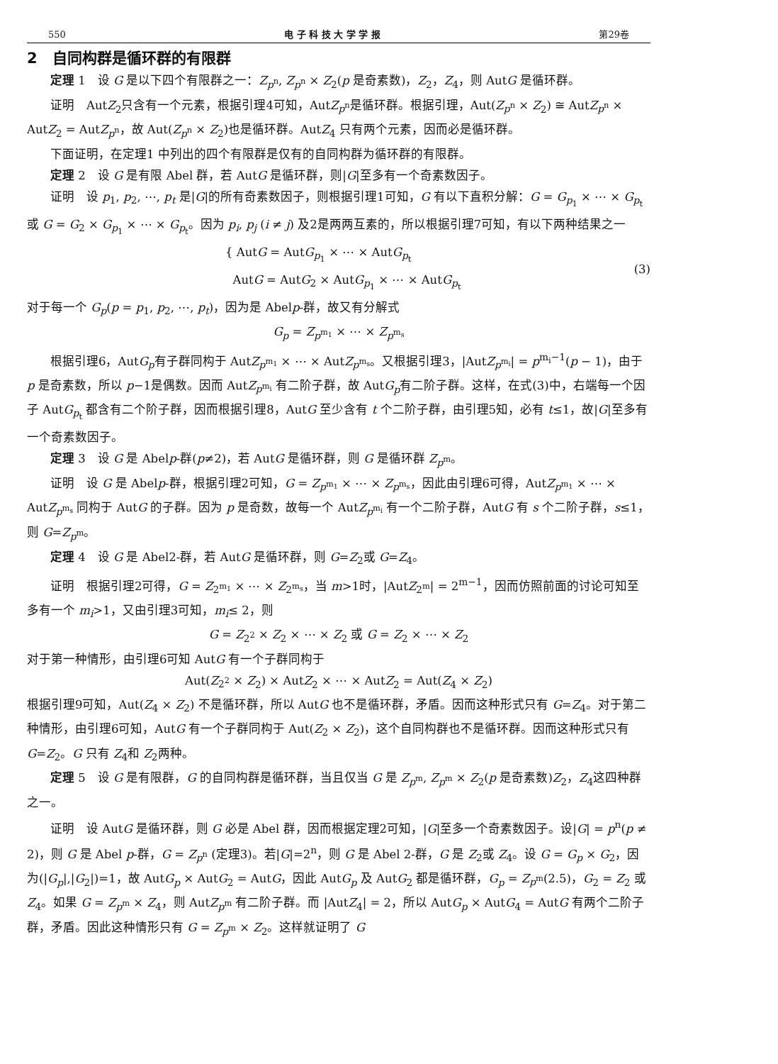550 电 子 科 技 大 学 学 报 第29卷
2　自同构群是循环群的有限群
定理 1　设 G 是以下四个有限群之一：Z<sub>p<sup>n</sup></sub>, Z<sub>p<sup>n</sup></sub> × Z<sub>2</sub>(p 是奇素数)，Z<sub>2</sub>，Z<sub>4</sub>，则 AutG 是循环群。
证明　AutZ<sub>2</sub>只含有一个元素，根据引理4可知，AutZ<sub>p<sup>n</sup></sub>是循环群。根据引理，Aut(Z<sub>p<sup>n</sup></sub> × Z<sub>2</sub>) ≅ AutZ<sub>p<sup>n</sup></sub> × AutZ<sub>2</sub> = AutZ<sub>p<sup>n</sup></sub>，故 Aut(Z<sub>p<sup>n</sup></sub> × Z<sub>2</sub>)也是循环群。AutZ<sub>4</sub> 只有两个元素，因而必是循环群。
下面证明，在定理1 中列出的四个有限群是仅有的自同构群为循环群的有限群。
定理 2　设 G 是有限 Abel 群，若 AutG 是循环群，则|G|至多有一个奇素数因子。
证明　设 p<sub>1</sub>, p<sub>2</sub>, ⋯, p<sub>t</sub> 是|G|的所有奇素数因子，则根据引理1可知，G 有以下直积分解：G = G<sub>p<sub>1</sub></sub> × ⋯ × G<sub>p<sub>t</sub></sub> 或 G = G<sub>2</sub> × G<sub>p<sub>1</sub></sub> × ⋯ × G<sub>p<sub>t</sub></sub>。因为 p<sub>i</sub>, p<sub>j</sub> (i ≠ j) 及2是两两互素的，所以根据引理7可知，有以下两种结果之一
{ AutG = AutG<sub>p<sub>1</sub></sub> × ⋯ × AutG<sub>p<sub>t</sub></sub>
AutG = AutG<sub>2</sub> × AutG<sub>p<sub>1</sub></sub> × ⋯ × AutG<sub>p<sub>t</sub></sub>
(3)
对于每一个 G<sub>p</sub>(p = p<sub>1</sub>, p<sub>2</sub>, ⋯, p<sub>t</sub>)，因为是 Abelp-群，故又有分解式
G<sub>p</sub> = Z<sub>p<sup>m<sub>1</sub></sup></sub> × ⋯ × Z<sub>p<sup>m<sub>s</sub></sup></sub>
根据引理6，AutG<sub>p</sub>有子群同构于 AutZ<sub>p<sup>m<sub>1</sub></sup></sub> × ⋯ × AutZ<sub>p<sup>m<sub>s</sub></sup></sub>。又根据引理3，|AutZ<sub>p<sup>m<sub>i</sub></sup></sub>| = p<sup>m<sub>i</sub>−1</sup>(p − 1)，由于 p 是奇素数，所以 p−1是偶数。因而 AutZ<sub>p<sup>m<sub>i</sub></sup></sub> 有二阶子群，故 AutG<sub>p</sub>有二阶子群。这样，在式(3)中，右端每一个因子 AutG<sub>p<sub>t</sub></sub> 都含有二个阶子群，因而根据引理8，AutG 至少含有 t 个二阶子群，由引理5知，必有 t≤1，故|G|至多有一个奇素数因子。
定理 3　设 G 是 Abelp-群(p≠2)，若 AutG 是循环群，则 G 是循环群 Z<sub>p<sup>m</sup></sub>。
证明　设 G 是 Abelp-群，根据引理2可知，G = Z<sub>p<sup>m<sub>1</sub></sup></sub> × ⋯ × Z<sub>p<sup>m<sub>s</sub></sup></sub>，因此由引理6可得，AutZ<sub>p<sup>m<sub>1</sub></sup></sub> × ⋯ × AutZ<sub>p<sup>m<sub>s</sub></sup></sub> 同构于 AutG 的子群。因为 p 是奇数，故每一个 AutZ<sub>p<sup>m<sub>i</sub></sup></sub> 有一个二阶子群，AutG 有 s 个二阶子群，s≤1，则 G=Z<sub>p<sup>m</sup></sub>。
定理 4　设 G 是 Abel2-群，若 AutG 是循环群，则 G=Z<sub>2</sub>或 G=Z<sub>4</sub>。
证明　根据引理2可得，G = Z<sub>2<sup>m<sub>1</sub></sup></sub> × ⋯ × Z<sub>2<sup>m<sub>s</sub></sup></sub>，当 m>1时，|AutZ<sub>2<sup>m</sup></sub>| = 2<sup>m−1</sup>，因而仿照前面的讨论可知至多有一个 m<sub>i</sub>>1，又由引理3可知，m<sub>i</sub>≤ 2，则
G = Z<sub>2<sup>2</sup></sub> × Z<sub>2</sub> × ⋯ × Z<sub>2</sub> 或 G = Z<sub>2</sub> × ⋯ × Z<sub>2</sub>
对于第一种情形，由引理6可知 AutG 有一个子群同构于
Aut(Z<sub>2<sup>2</sup></sub> × Z<sub>2</sub>) × AutZ<sub>2</sub> × ⋯ × AutZ<sub>2</sub> = Aut(Z<sub>4</sub> × Z<sub>2</sub>)
根据引理9可知，Aut(Z<sub>4</sub> × Z<sub>2</sub>) 不是循环群，所以 AutG 也不是循环群，矛盾。因而这种形式只有 G=Z<sub>4</sub>。对于第二种情形，由引理6可知，AutG 有一个子群同构于 Aut(Z<sub>2</sub> × Z<sub>2</sub>)，这个自同构群也不是循环群。因而这种形式只有 G=Z<sub>2</sub>。G 只有 Z<sub>4</sub>和 Z<sub>2</sub>两种。
定理 5　设 G 是有限群，G 的自同构群是循环群，当且仅当 G 是 Z<sub>p<sup>m</sup></sub>, Z<sub>p<sup>m</sup></sub> × Z<sub>2</sub>(p 是奇素数)Z<sub>2</sub>，Z<sub>4</sub>这四种群之一。
证明　设 AutG 是循环群，则 G 必是 Abel 群，因而根据定理2可知，|G|至多一个奇素数因子。设|G| = p<sup>n</sup>(p ≠ 2)，则 G 是 Abel p-群，G = Z<sub>p<sup>n</sup></sub> (定理3)。若|G|=2<sup>n</sup>，则 G 是 Abel 2-群，G 是 Z<sub>2</sub>或 Z<sub>4</sub>。设 G = G<sub>p</sub> × G<sub>2</sub>，因为(|G<sub>p</sub>|,|G<sub>2</sub>|)=1，故 AutG<sub>p</sub> × AutG<sub>2</sub> = AutG，因此 AutG<sub>p</sub> 及 AutG<sub>2</sub> 都是循环群，G<sub>p</sub> = Z<sub>p<sup>m</sup></sub>(2.5)，G<sub>2</sub> = Z<sub>2</sub> 或 Z<sub>4</sub>。如果 G = Z<sub>p<sup>m</sup></sub> × Z<sub>4</sub>，则 AutZ<sub>p<sup>m</sup></sub> 有二阶子群。而 |AutZ<sub>4</sub>| = 2，所以 AutG<sub>p</sub> × AutG<sub>4</sub> = AutG 有两个二阶子群，矛盾。因此这种情形只有 G = Z<sub>p<sup>m</sup></sub> × Z<sub>2</sub>。这样就证明了 G